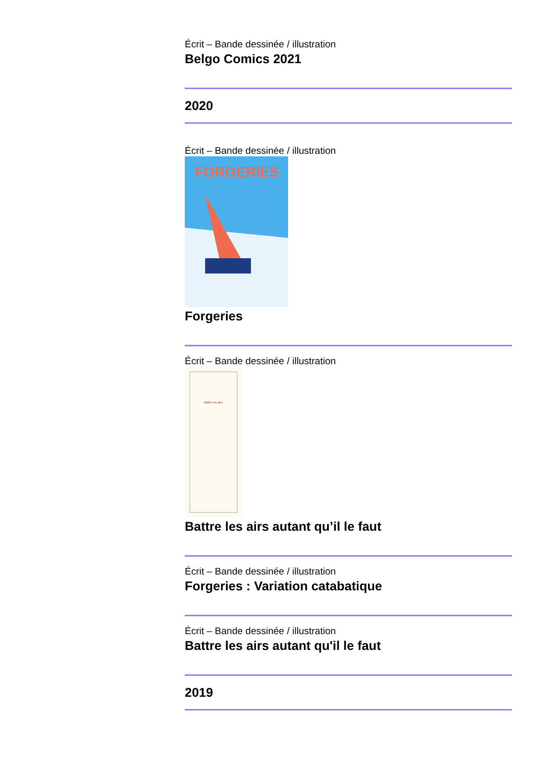Écrit – Bande dessinée / illustration
Belgo Comics 2021
2020
Écrit – Bande dessinée / illustration
FORGERIES
Forgeries
Écrit – Bande dessinée / illustration
Battre les airs
Battre les airs autant qu’il le faut
Écrit – Bande dessinée / illustration
Forgeries : Variation catabatique
Écrit – Bande dessinée / illustration
Battre les airs autant qu'il le faut
2019